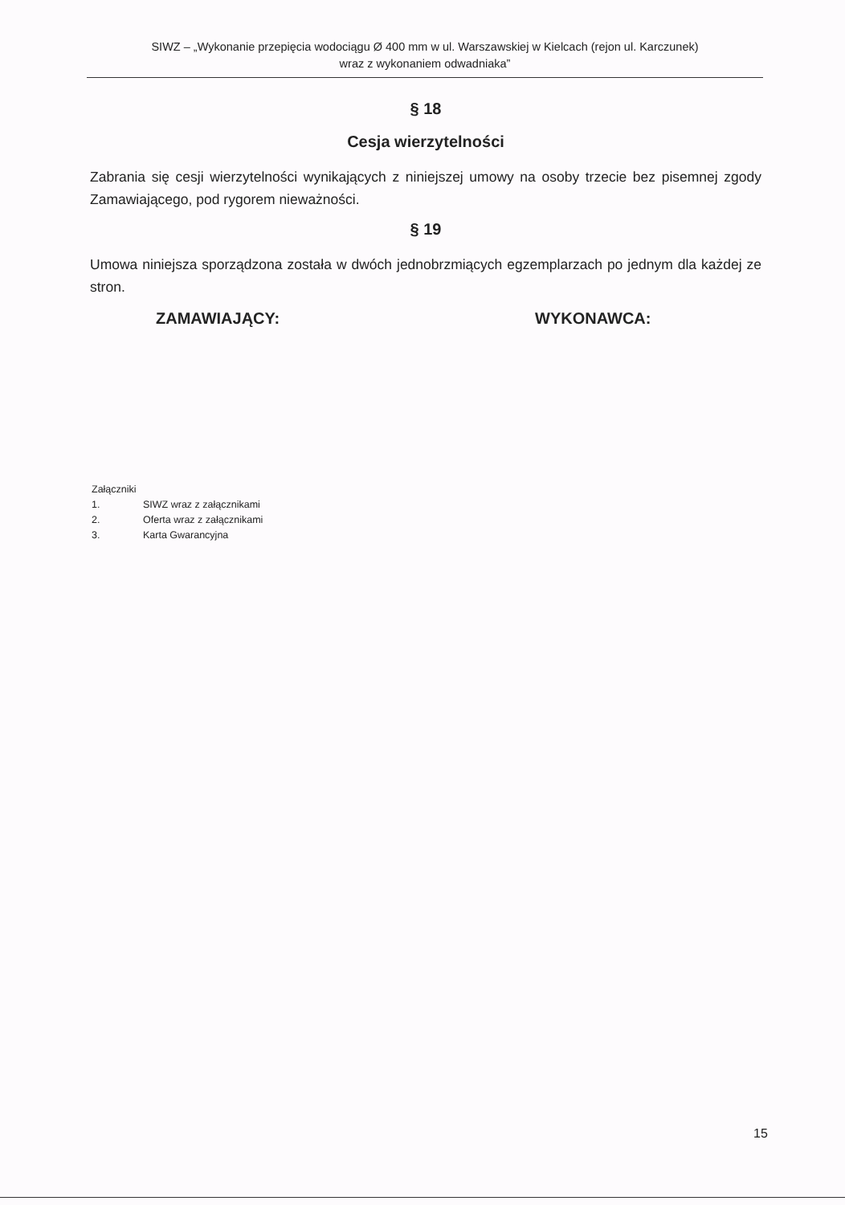SIWZ – „Wykonanie przepięcia wodociągu Ø 400 mm w ul. Warszawskiej w Kielcach (rejon ul. Karczunek)
wraz z wykonaniem odwadniaka”
§ 18
Cesja wierzytelności
Zabrania się cesji wierzytelności wynikających z niniejszej umowy na osoby trzecie bez pisemnej zgody Zamawiającego, pod rygorem nieważności.
§ 19
Umowa niniejsza sporządzona została w dwóch jednobrzmiących egzemplarzach po jednym dla każdej ze stron.
ZAMAWIAJĄCY: WYKONAWCA:
Załączniki
1. SIWZ wraz z załącznikami
2. Oferta wraz z załącznikami
3. Karta Gwarancyjna
15